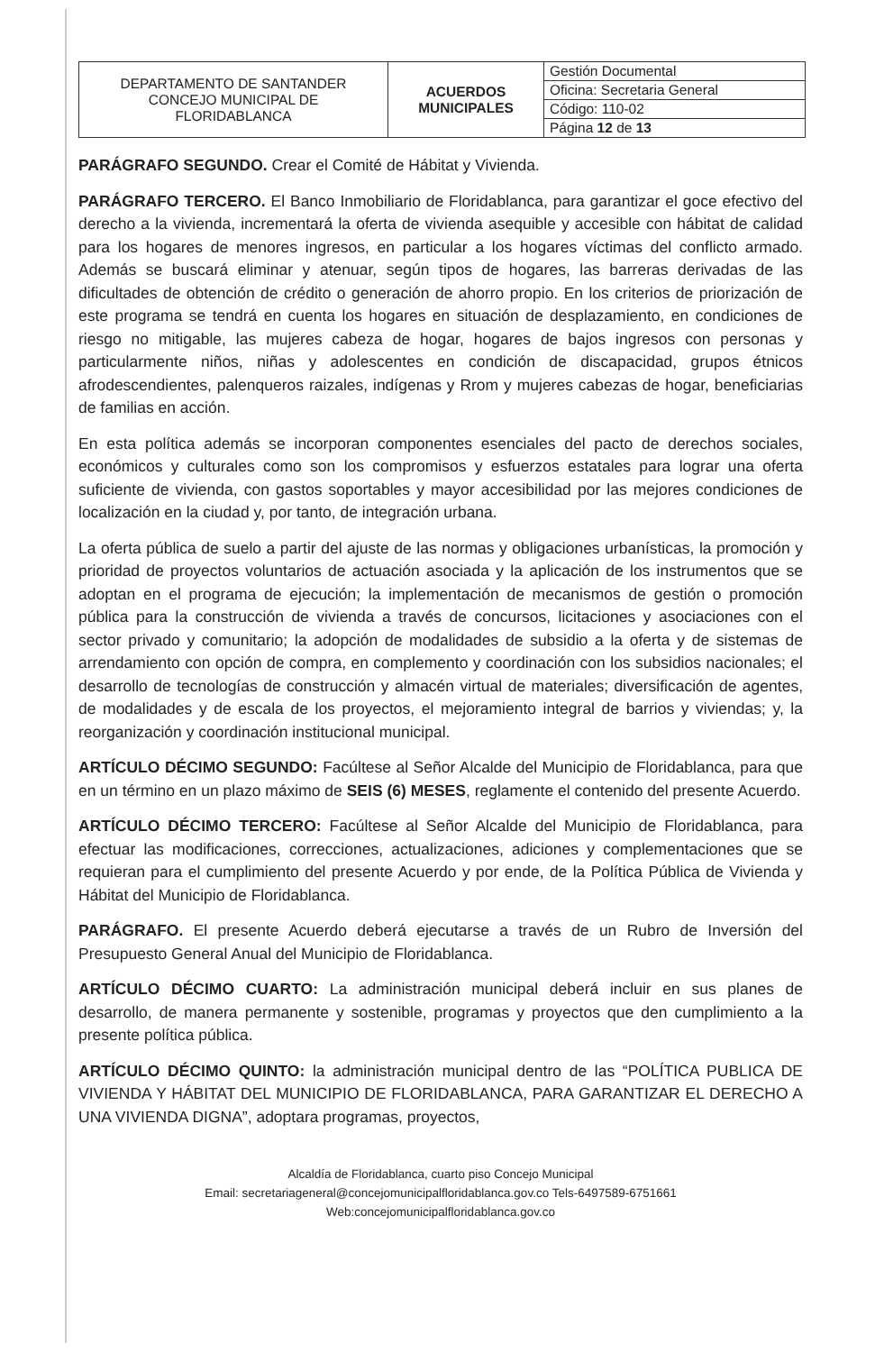| DEPARTAMENTO DE SANTANDER CONCEJO MUNICIPAL DE FLORIDABLANCA | ACUERDOS MUNICIPALES | Gestión Documental |
| | | Oficina: Secretaria General |
| | | Código: 110-02 |
| | | Página 12 de 13 |
PARÁGRAFO SEGUNDO. Crear el Comité de Hábitat y Vivienda.
PARÁGRAFO TERCERO. El Banco Inmobiliario de Floridablanca, para garantizar el goce efectivo del derecho a la vivienda, incrementará la oferta de vivienda asequible y accesible con hábitat de calidad para los hogares de menores ingresos, en particular a los hogares víctimas del conflicto armado. Además se buscará eliminar y atenuar, según tipos de hogares, las barreras derivadas de las dificultades de obtención de crédito o generación de ahorro propio. En los criterios de priorización de este programa se tendrá en cuenta los hogares en situación de desplazamiento, en condiciones de riesgo no mitigable, las mujeres cabeza de hogar, hogares de bajos ingresos con personas y particularmente niños, niñas y adolescentes en condición de discapacidad, grupos étnicos afrodescendientes, palenqueros raizales, indígenas y Rrom y mujeres cabezas de hogar, beneficiarias de familias en acción.
En esta política además se incorporan componentes esenciales del pacto de derechos sociales, económicos y culturales como son los compromisos y esfuerzos estatales para lograr una oferta suficiente de vivienda, con gastos soportables y mayor accesibilidad por las mejores condiciones de localización en la ciudad y, por tanto, de integración urbana.
La oferta pública de suelo a partir del ajuste de las normas y obligaciones urbanísticas, la promoción y prioridad de proyectos voluntarios de actuación asociada y la aplicación de los instrumentos que se adoptan en el programa de ejecución; la implementación de mecanismos de gestión o promoción pública para la construcción de vivienda a través de concursos, licitaciones y asociaciones con el sector privado y comunitario; la adopción de modalidades de subsidio a la oferta y de sistemas de arrendamiento con opción de compra, en complemento y coordinación con los subsidios nacionales; el desarrollo de tecnologías de construcción y almacén virtual de materiales; diversificación de agentes, de modalidades y de escala de los proyectos, el mejoramiento integral de barrios y viviendas; y, la reorganización y coordinación institucional municipal.
ARTÍCULO DÉCIMO SEGUNDO: Facúltese al Señor Alcalde del Municipio de Floridablanca, para que en un término en un plazo máximo de SEIS (6) MESES, reglamente el contenido del presente Acuerdo.
ARTÍCULO DÉCIMO TERCERO: Facúltese al Señor Alcalde del Municipio de Floridablanca, para efectuar las modificaciones, correcciones, actualizaciones, adiciones y complementaciones que se requieran para el cumplimiento del presente Acuerdo y por ende, de la Política Pública de Vivienda y Hábitat del Municipio de Floridablanca.
PARÁGRAFO. El presente Acuerdo deberá ejecutarse a través de un Rubro de Inversión del Presupuesto General Anual del Municipio de Floridablanca.
ARTÍCULO DÉCIMO CUARTO: La administración municipal deberá incluir en sus planes de desarrollo, de manera permanente y sostenible, programas y proyectos que den cumplimiento a la presente política pública.
ARTÍCULO DÉCIMO QUINTO: la administración municipal dentro de las “POLÍTICA PUBLICA DE VIVIENDA Y HÁBITAT DEL MUNICIPIO DE FLORIDABLANCA, PARA GARANTIZAR EL DERECHO A UNA VIVIENDA DIGNA”, adoptara programas, proyectos,
Alcaldía de Floridablanca, cuarto piso Concejo Municipal
Email: secretariageneral@concejomunicipalfloridablanca.gov.co Tels-6497589-6751661
Web:concejomunicipalfloridablanca.gov.co